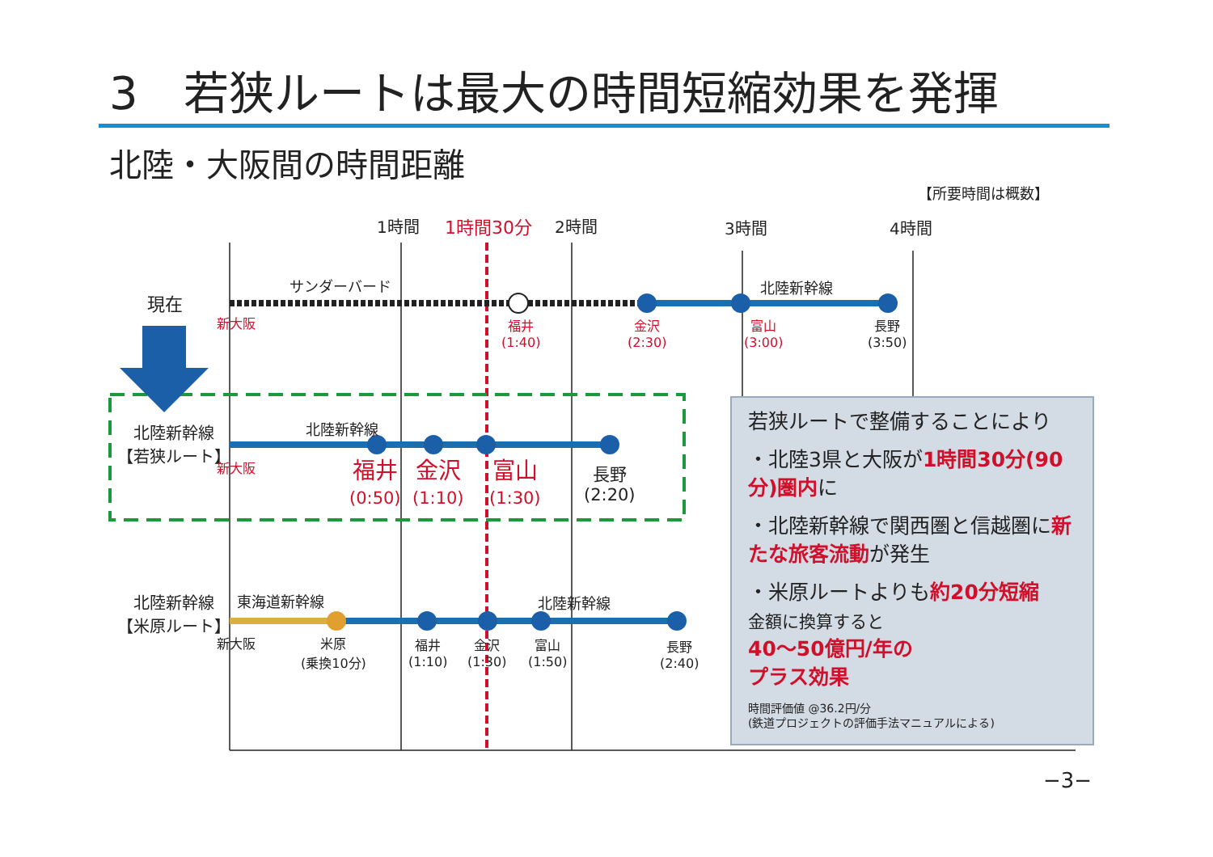3　若狭ルートは最大の時間短縮効果を発揮
北陸・大阪間の時間距離
【所要時間は概数】
1時間 1時間30分 2時間 3時間 4時間
現在
サンダーバード 北陸新幹線
新大阪
福井
(1:40)
金沢
(2:30)
富山
(3:00)
長野
(3:50)
北陸新幹線
【若狭ルート】
北陸新幹線
新大阪
福井
(0:50)
金沢
(1:10)
富山
(1:30)
長野
(2:20)
北陸新幹線
【米原ルート】
東海道新幹線 北陸新幹線
新大阪
米原
(乗換10分)
福井
(1:10)
金沢
(1:30)
富山
(1:50)
長野
(2:40)
若狭ルートで整備することにより
・北陸3県と大阪が1時間30分(90分)圏内に
・北陸新幹線で関西圏と信越圏に新たな旅客流動が発生
・米原ルートよりも約20分短縮
金額に換算すると
40～50億円/年の
プラス効果
時間評価値 @36.2円/分
(鉄道プロジェクトの評価手法マニュアルによる)
−3−